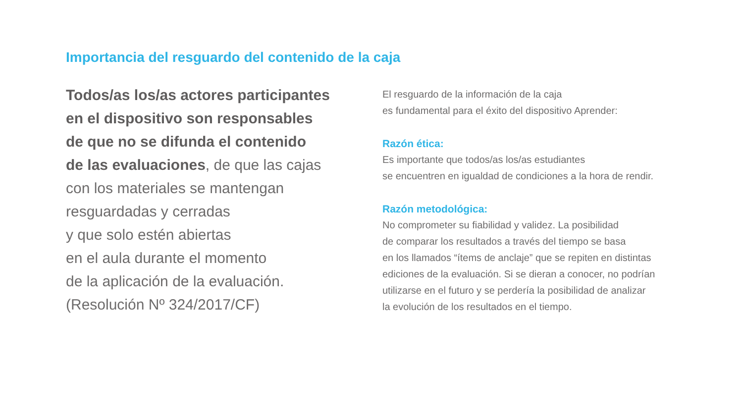Importancia del resguardo del contenido de la caja
Todos/as los/as actores participantes
en el dispositivo son responsables
de que no se difunda el contenido
de las evaluaciones, de que las cajas
con los materiales se mantengan
resguardadas y cerradas
y que solo estén abiertas
en el aula durante el momento
de la aplicación de la evaluación.
(Resolución Nº 324/2017/CF)
El resguardo de la información de la caja
es fundamental para el éxito del dispositivo Aprender:
Razón ética:
Es importante que todos/as los/as estudiantes
se encuentren en igualdad de condiciones a la hora de rendir.
Razón metodológica:
No comprometer su fiabilidad y validez. La posibilidad
de comparar los resultados a través del tiempo se basa
en los llamados “ítems de anclaje” que se repiten en distintas
ediciones de la evaluación. Si se dieran a conocer, no podrían
utilizarse en el futuro y se perdería la posibilidad de analizar
la evolución de los resultados en el tiempo.